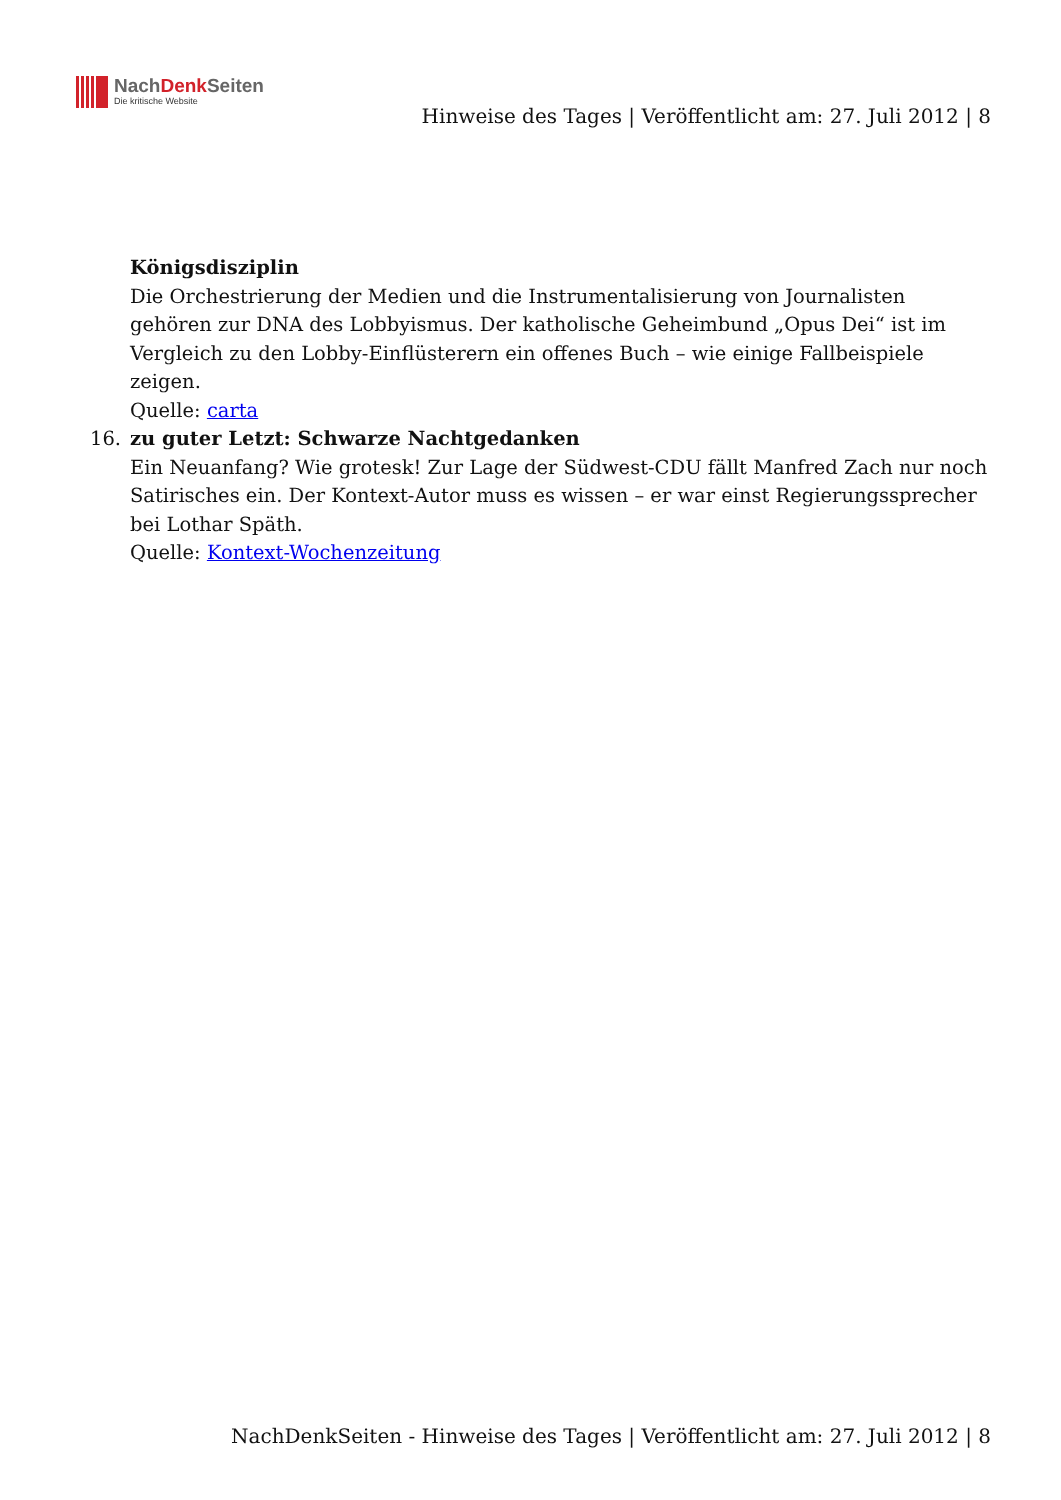NachDenk Seiten
Die kritische Website
Hinweise des Tages | Veröffentlicht am: 27. Juli 2012 | 8
Königsdisziplin
Die Orchestrierung der Medien und die Instrumentalisierung von Journalisten gehören zur DNA des Lobbyismus. Der katholische Geheimbund „Opus Dei“ ist im Vergleich zu den Lobby-Einflüsterern ein offenes Buch – wie einige Fallbeispiele zeigen.
Quelle: carta
16. zu guter Letzt: Schwarze Nachtgedanken
Ein Neuanfang? Wie grotesk! Zur Lage der Südwest-CDU fällt Manfred Zach nur noch Satirisches ein. Der Kontext-Autor muss es wissen – er war einst Regierungssprecher bei Lothar Späth.
Quelle: Kontext-Wochenzeitung
NachDenkSeiten - Hinweise des Tages | Veröffentlicht am: 27. Juli 2012 | 8